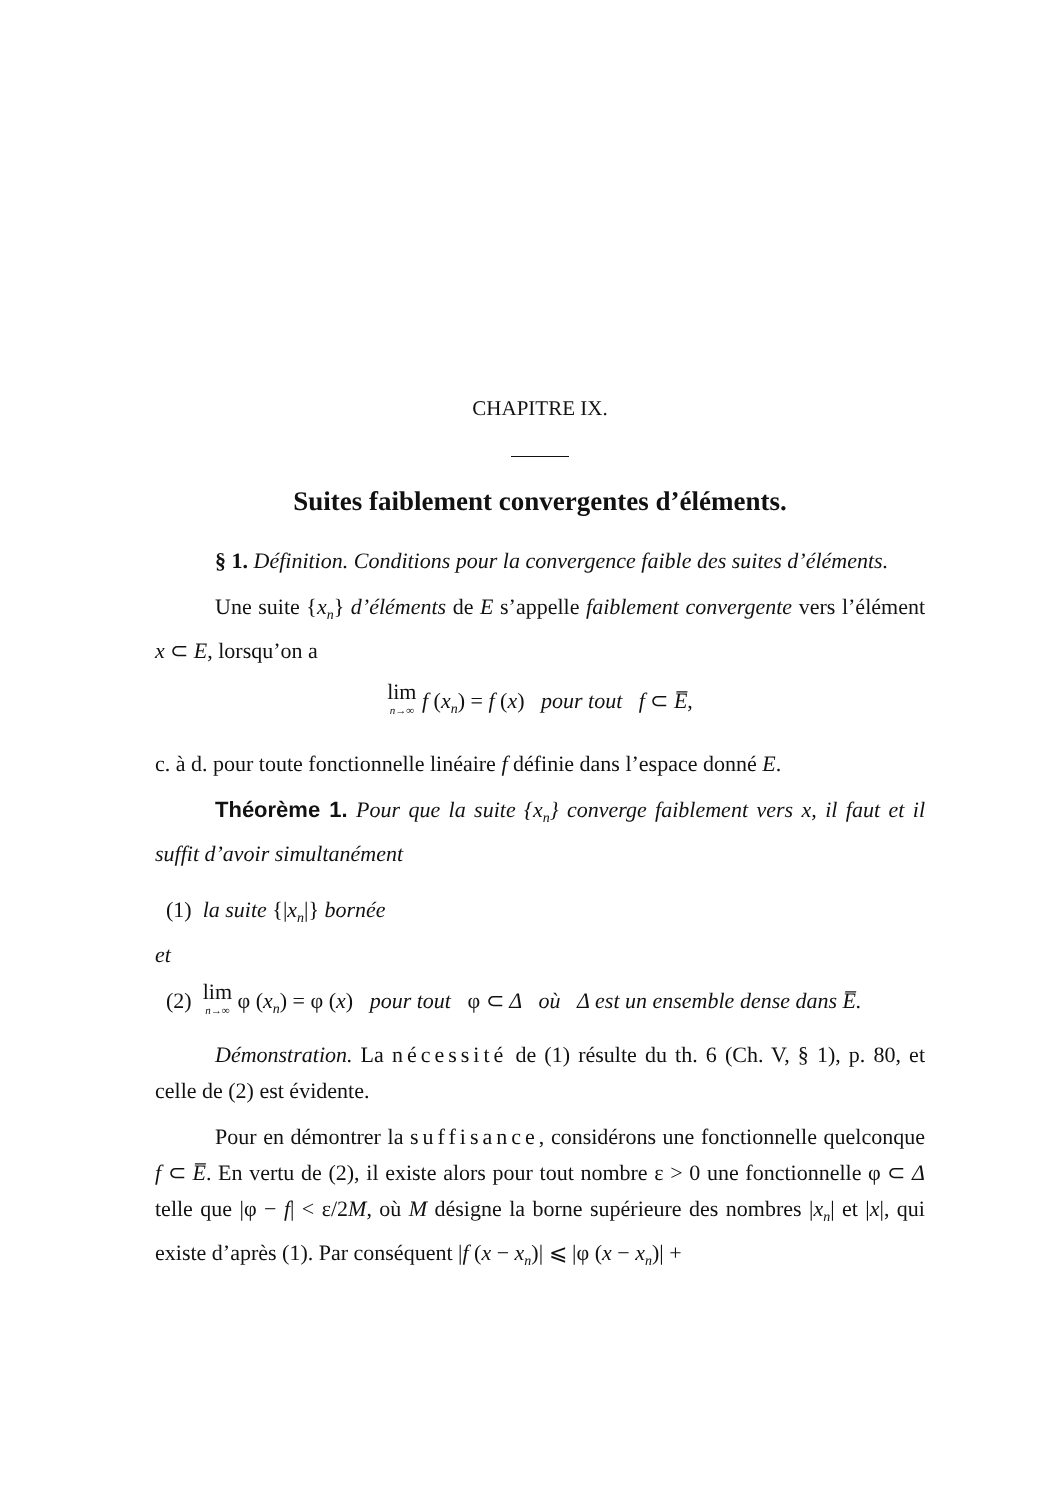CHAPITRE IX.
Suites faiblement convergentes d’éléments.
§ 1. Définition. Conditions pour la convergence faible des suites d’éléments.
Une suite {x<sub>n</sub>} d’éléments de E s’appelle faiblement convergente vers l’élément x ⊂ E, lorsqu’on a
lim n→∞ f (x<sub>n</sub>) = f (x) pour tout f ⊂ E̅,
c. à d. pour toute fonctionnelle linéaire f définie dans l’espace donné E.
Théorème 1. Pour que la suite {x<sub>n</sub>} converge faiblement vers x, il faut et il suffit d’avoir simultanément
(1) la suite {|x<sub>n</sub>|} bornée
et
(2) lim n→∞ φ (x<sub>n</sub>) = φ (x) pour tout φ ⊂ Δ où Δ est un ensemble dense dans E̅.
Démonstration. La nécessité de (1) résulte du th. 6 (Ch. V, § 1), p. 80, et celle de (2) est évidente.
Pour en démontrer la suffisance, considérons une fonctionnelle quelconque f ⊂ E̅. En vertu de (2), il existe alors pour tout nombre ε > 0 une fonctionnelle φ ⊂ Δ telle que |φ − f| < ε/2M, où M désigne la borne supérieure des nombres |x<sub>n</sub>| et |x|, qui existe d’après (1). Par conséquent |f (x − x<sub>n</sub>)| ⩽ |φ (x − x<sub>n</sub>)| +